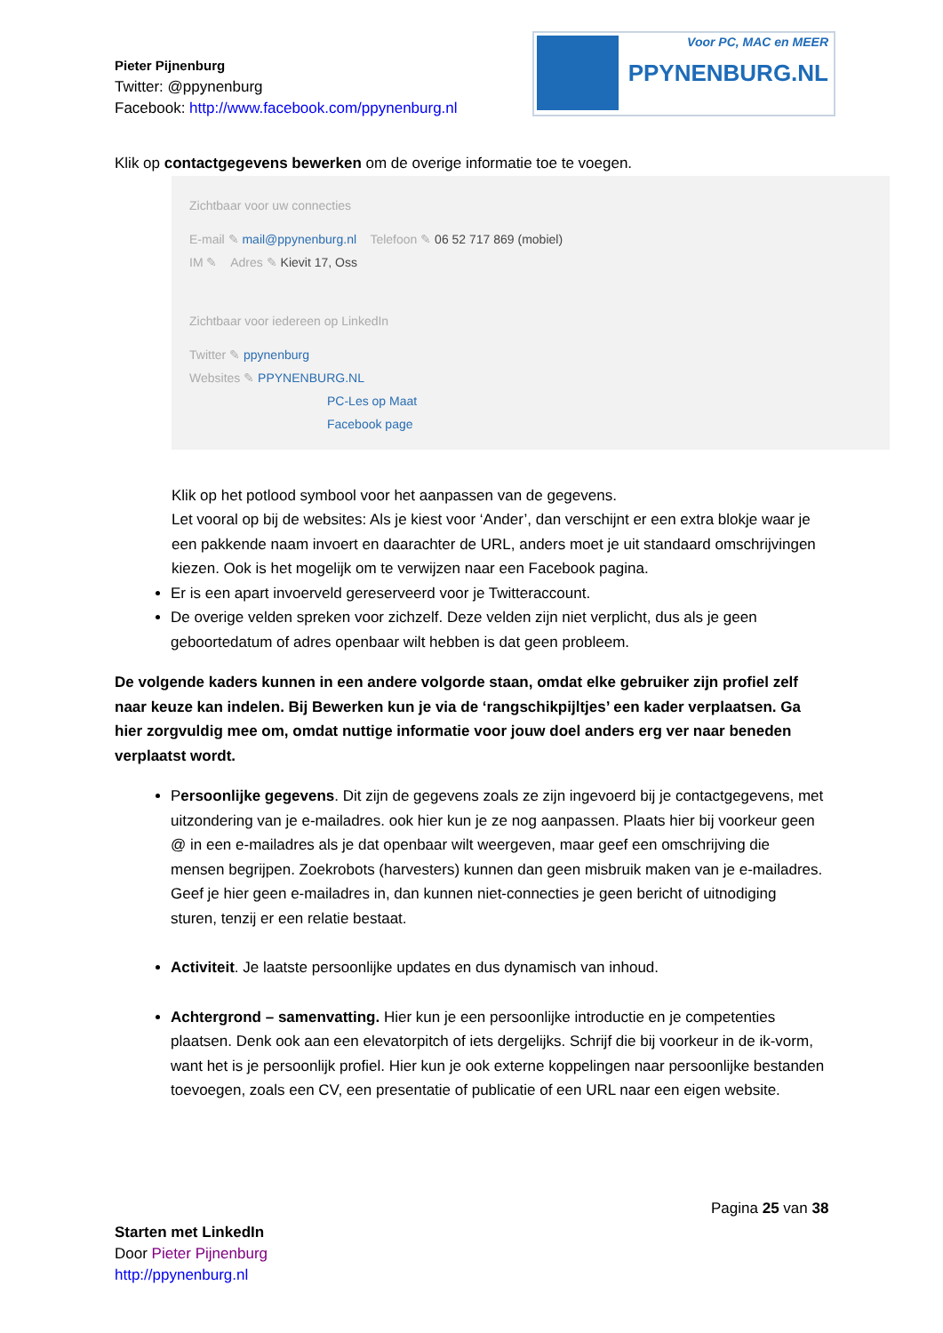Pieter Pijnenburg
Twitter: @ppynenburg
Facebook: http://www.facebook.com/ppynenburg.nl
Voor PC, MAC en MEER
PPYNENBURG.NL
Klik op contactgegevens bewerken om de overige informatie toe te voegen.
Zichtbaar voor uw connecties
E-mail ✎ mail@ppynenburg.nl Telefoon ✎ 06 52 717 869 (mobiel)
IM ✎ Adres ✎ Kievit 17, Oss
Zichtbaar voor iedereen op LinkedIn
Twitter ✎ ppynenburg
Websites ✎ PPYNENBURG.NL
PC-Les op Maat
Facebook page
Klik op het potlood symbool voor het aanpassen van de gegevens.
Let vooral op bij de websites: Als je kiest voor ‘Ander’, dan verschijnt er een extra blokje waar je een pakkende naam invoert en daarachter de URL, anders moet je uit standaard omschrijvingen kiezen. Ook is het mogelijk om te verwijzen naar een Facebook pagina.
Er is een apart invoerveld gereserveerd voor je Twitteraccount.
De overige velden spreken voor zichzelf. Deze velden zijn niet verplicht, dus als je geen geboortedatum of adres openbaar wilt hebben is dat geen probleem.
De volgende kaders kunnen in een andere volgorde staan, omdat elke gebruiker zijn profiel zelf naar keuze kan indelen. Bij Bewerken kun je via de ‘rangschikpijltjes’ een kader verplaatsen. Ga hier zorgvuldig mee om, omdat nuttige informatie voor jouw doel anders erg ver naar beneden verplaatst wordt.
Persoonlijke gegevens. Dit zijn de gegevens zoals ze zijn ingevoerd bij je contactgegevens, met uitzondering van je e-mailadres. ook hier kun je ze nog aanpassen. Plaats hier bij voorkeur geen @ in een e-mailadres als je dat openbaar wilt weergeven, maar geef een omschrijving die mensen begrijpen. Zoekrobots (harvesters) kunnen dan geen misbruik maken van je e-mailadres. Geef je hier geen e-mailadres in, dan kunnen niet-connecties je geen bericht of uitnodiging sturen, tenzij er een relatie bestaat.
Activiteit. Je laatste persoonlijke updates en dus dynamisch van inhoud.
Achtergrond – samenvatting. Hier kun je een persoonlijke introductie en je competenties plaatsen. Denk ook aan een elevatorpitch of iets dergelijks. Schrijf die bij voorkeur in de ik-vorm, want het is je persoonlijk profiel. Hier kun je ook externe koppelingen naar persoonlijke bestanden toevoegen, zoals een CV, een presentatie of publicatie of een URL naar een eigen website.
Pagina 25 van 38
Starten met LinkedIn
Door Pieter Pijnenburg
http://ppynenburg.nl